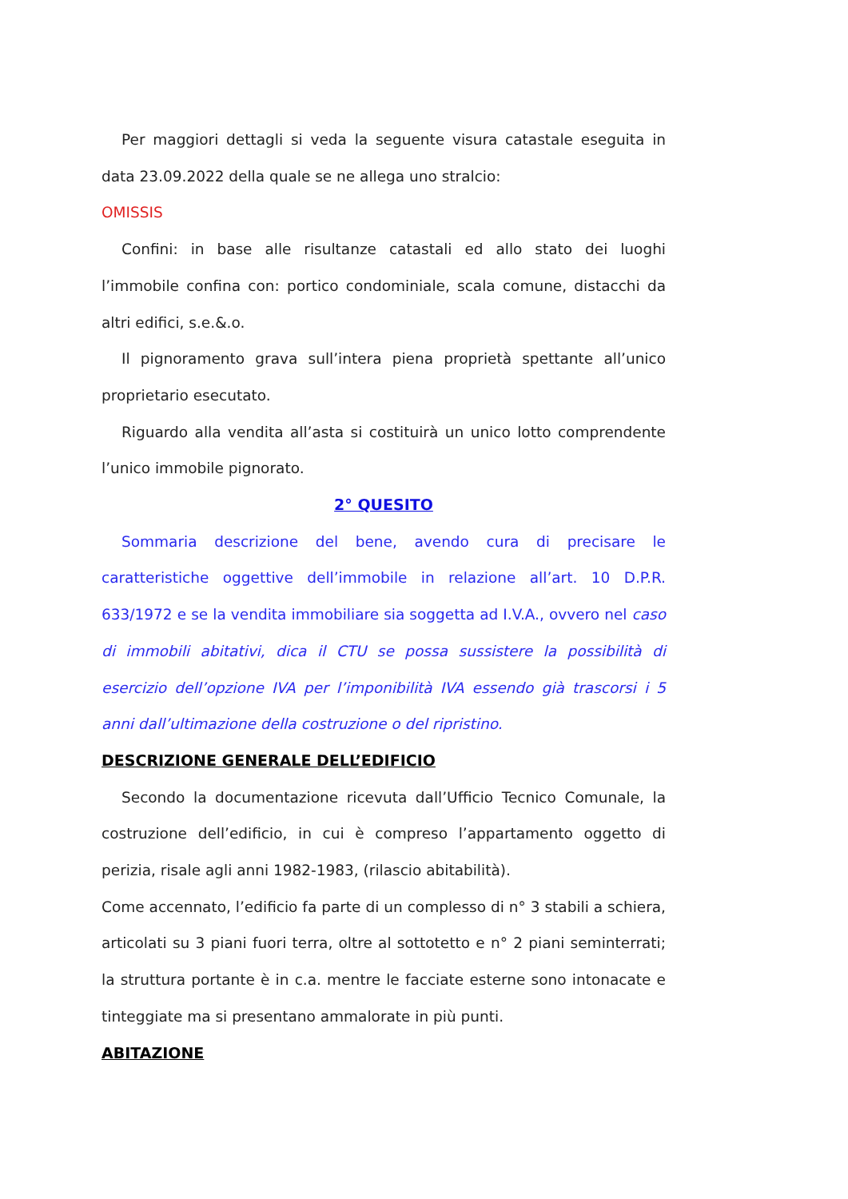Per maggiori dettagli si veda la seguente visura catastale eseguita in data 23.09.2022 della quale se ne allega uno stralcio:
OMISSIS
Confini: in base alle risultanze catastali ed allo stato dei luoghi l’immobile confina con: portico condominiale, scala comune, distacchi da altri edifici, s.e.&.o.
Il pignoramento grava sull’intera piena proprietà spettante all’unico proprietario esecutato.
Riguardo alla vendita all’asta si costituirà un unico lotto comprendente l’unico immobile pignorato.
2° QUESITO
Sommaria descrizione del bene, avendo cura di precisare le caratteristiche oggettive dell’immobile in relazione all’art. 10 D.P.R. 633/1972 e se la vendita immobiliare sia soggetta ad I.V.A., ovvero nel caso di immobili abitativi, dica il CTU se possa sussistere la possibilità di esercizio dell’opzione IVA per l’imponibilità IVA essendo già trascorsi i 5 anni dall’ultimazione della costruzione o del ripristino.
DESCRIZIONE GENERALE DELL’EDIFICIO
Secondo la documentazione ricevuta dall’Ufficio Tecnico Comunale, la costruzione dell’edificio, in cui è compreso l’appartamento oggetto di perizia, risale agli anni 1982-1983, (rilascio abitabilità).
Come accennato, l’edificio fa parte di un complesso di n° 3 stabili a schiera, articolati su 3 piani fuori terra, oltre al sottotetto e n° 2 piani seminterrati; la struttura portante è in c.a. mentre le facciate esterne sono intonacate e tinteggiate ma si presentano ammalorate in più punti.
ABITAZIONE